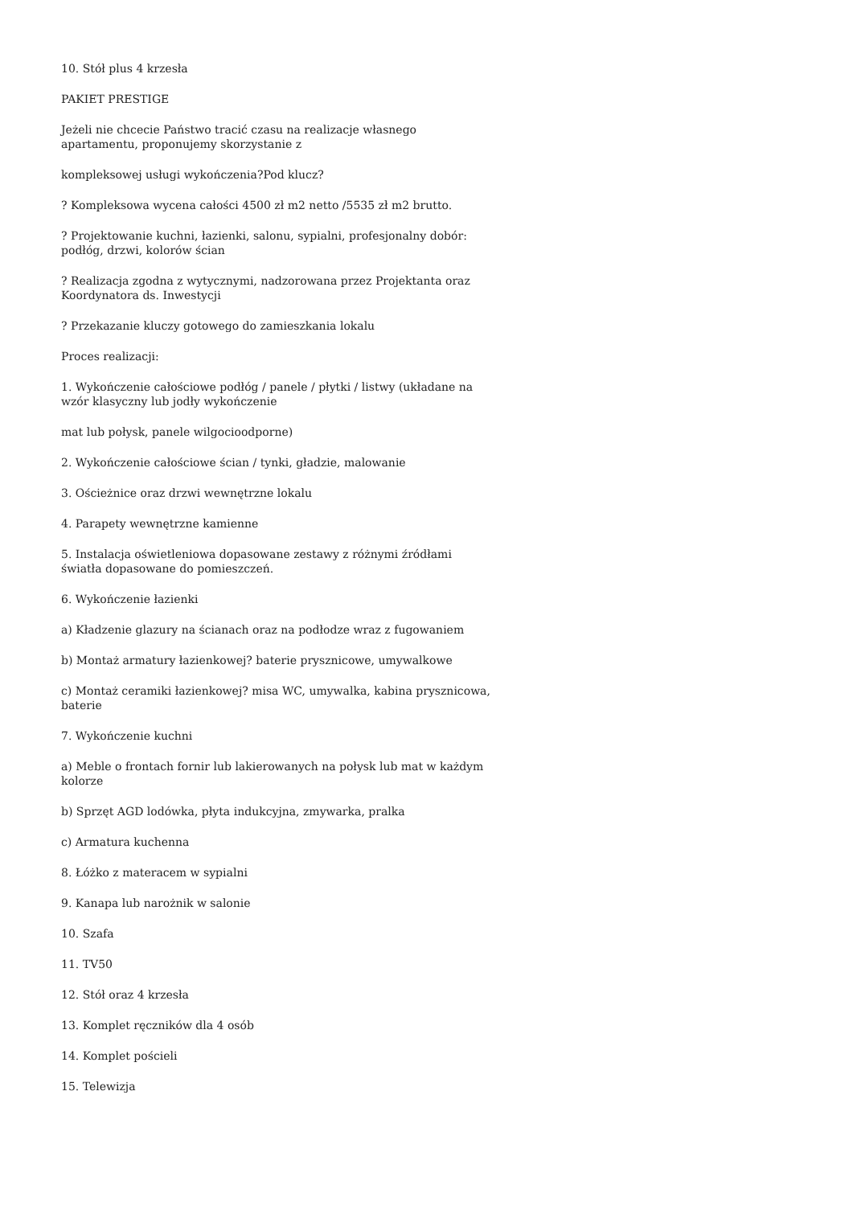10. Stół plus 4 krzesła
PAKIET PRESTIGE
Jeżeli nie chcecie Państwo tracić czasu na realizacje własnego apartamentu, proponujemy skorzystanie z
kompleksowej usługi wykończenia?Pod klucz?
? Kompleksowa wycena całości 4500 zł m2 netto /5535 zł m2 brutto.
? Projektowanie kuchni, łazienki, salonu, sypialni, profesjonalny dobór: podłóg, drzwi, kolorów ścian
? Realizacja zgodna z wytycznymi, nadzorowana przez Projektanta oraz Koordynatora ds. Inwestycji
? Przekazanie kluczy gotowego do zamieszkania lokalu
Proces realizacji:
1. Wykończenie całościowe podłóg / panele / płytki / listwy (układane na wzór klasyczny lub jodły wykończenie
mat lub połysk, panele wilgocioodporne)
2. Wykończenie całościowe ścian / tynki, gładzie, malowanie
3. Ościeżnice oraz drzwi wewnętrzne lokalu
4. Parapety wewnętrzne kamienne
5. Instalacja oświetleniowa dopasowane zestawy z różnymi źródłami światła dopasowane do pomieszczeń.
6. Wykończenie łazienki
a) Kładzenie glazury na ścianach oraz na podłodze wraz z fugowaniem
b) Montaż armatury łazienkowej? baterie prysznicowe, umywalkowe
c) Montaż ceramiki łazienkowej? misa WC, umywalka, kabina prysznicowa, baterie
7. Wykończenie kuchni
a) Meble o frontach fornir lub lakierowanych na połysk lub mat w każdym kolorze
b) Sprzęt AGD lodówka, płyta indukcyjna, zmywarka, pralka
c) Armatura kuchenna
8. Łóżko z materacem w sypialni
9. Kanapa lub narożnik w salonie
10. Szafa
11. TV50
12. Stół oraz 4 krzesła
13. Komplet ręczników dla 4 osób
14. Komplet pościeli
15. Telewizja